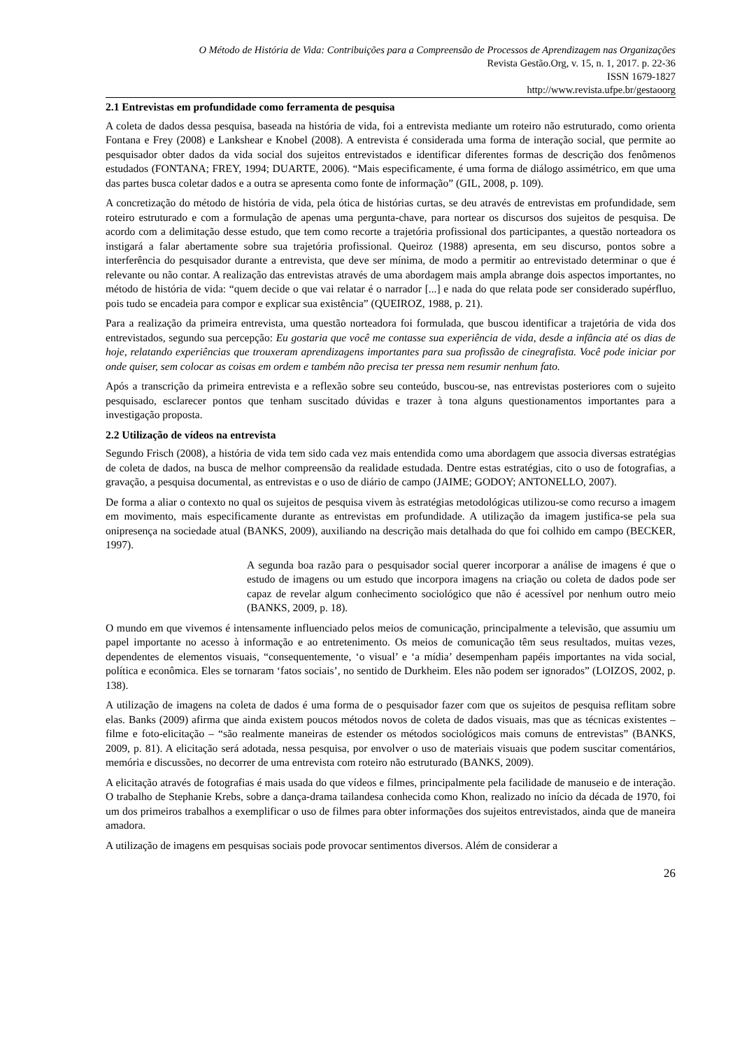O Método de História de Vida: Contribuições para a Compreensão de Processos de Aprendizagem nas Organizações
Revista Gestão.Org, v. 15, n. 1, 2017. p. 22-36
ISSN 1679-1827
http://www.revista.ufpe.br/gestaoorg
2.1 Entrevistas em profundidade como ferramenta de pesquisa
A coleta de dados dessa pesquisa, baseada na história de vida, foi a entrevista mediante um roteiro não estruturado, como orienta Fontana e Frey (2008) e Lankshear e Knobel (2008). A entrevista é considerada uma forma de interação social, que permite ao pesquisador obter dados da vida social dos sujeitos entrevistados e identificar diferentes formas de descrição dos fenômenos estudados (FONTANA; FREY, 1994; DUARTE, 2006). “Mais especificamente, é uma forma de diálogo assimétrico, em que uma das partes busca coletar dados e a outra se apresenta como fonte de informação” (GIL, 2008, p. 109).
A concretização do método de história de vida, pela ótica de histórias curtas, se deu através de entrevistas em profundidade, sem roteiro estruturado e com a formulação de apenas uma pergunta-chave, para nortear os discursos dos sujeitos de pesquisa. De acordo com a delimitação desse estudo, que tem como recorte a trajetória profissional dos participantes, a questão norteadora os instigará a falar abertamente sobre sua trajetória profissional. Queiroz (1988) apresenta, em seu discurso, pontos sobre a interferência do pesquisador durante a entrevista, que deve ser mínima, de modo a permitir ao entrevistado determinar o que é relevante ou não contar. A realização das entrevistas através de uma abordagem mais ampla abrange dois aspectos importantes, no método de história de vida: “quem decide o que vai relatar é o narrador [...] e nada do que relata pode ser considerado supérfluo, pois tudo se encadeia para compor e explicar sua existência” (QUEIROZ, 1988, p. 21).
Para a realização da primeira entrevista, uma questão norteadora foi formulada, que buscou identificar a trajetória de vida dos entrevistados, segundo sua percepção: Eu gostaria que você me contasse sua experiência de vida, desde a infância até os dias de hoje, relatando experiências que trouxeram aprendizagens importantes para sua profissão de cinegrafista. Você pode iniciar por onde quiser, sem colocar as coisas em ordem e também não precisa ter pressa nem resumir nenhum fato.
Após a transcrição da primeira entrevista e a reflexão sobre seu conteúdo, buscou-se, nas entrevistas posteriores com o sujeito pesquisado, esclarecer pontos que tenham suscitado dúvidas e trazer à tona alguns questionamentos importantes para a investigação proposta.
2.2 Utilização de vídeos na entrevista
Segundo Frisch (2008), a história de vida tem sido cada vez mais entendida como uma abordagem que associa diversas estratégias de coleta de dados, na busca de melhor compreensão da realidade estudada. Dentre estas estratégias, cito o uso de fotografias, a gravação, a pesquisa documental, as entrevistas e o uso de diário de campo (JAIME; GODOY; ANTONELLO, 2007).
De forma a aliar o contexto no qual os sujeitos de pesquisa vivem às estratégias metodológicas utilizou-se como recurso a imagem em movimento, mais especificamente durante as entrevistas em profundidade. A utilização da imagem justifica-se pela sua onipresença na sociedade atual (BANKS, 2009), auxiliando na descrição mais detalhada do que foi colhido em campo (BECKER, 1997).
A segunda boa razão para o pesquisador social querer incorporar a análise de imagens é que o estudo de imagens ou um estudo que incorpora imagens na criação ou coleta de dados pode ser capaz de revelar algum conhecimento sociológico que não é acessível por nenhum outro meio (BANKS, 2009, p. 18).
O mundo em que vivemos é intensamente influenciado pelos meios de comunicação, principalmente a televisão, que assumiu um papel importante no acesso à informação e ao entretenimento. Os meios de comunicação têm seus resultados, muitas vezes, dependentes de elementos visuais, “consequentemente, ‘o visual’ e ‘a mídia’ desempenham papéis importantes na vida social, política e econômica. Eles se tornaram ‘fatos sociais’, no sentido de Durkheim. Eles não podem ser ignorados” (LOIZOS, 2002, p. 138).
A utilização de imagens na coleta de dados é uma forma de o pesquisador fazer com que os sujeitos de pesquisa reflitam sobre elas. Banks (2009) afirma que ainda existem poucos métodos novos de coleta de dados visuais, mas que as técnicas existentes – filme e foto-elicitação – “são realmente maneiras de estender os métodos sociológicos mais comuns de entrevistas” (BANKS, 2009, p. 81). A elicitação será adotada, nessa pesquisa, por envolver o uso de materiais visuais que podem suscitar comentários, memória e discussões, no decorrer de uma entrevista com roteiro não estruturado (BANKS, 2009).
A elicitação através de fotografias é mais usada do que vídeos e filmes, principalmente pela facilidade de manuseio e de interação. O trabalho de Stephanie Krebs, sobre a dança-drama tailandesa conhecida como Khon, realizado no início da década de 1970, foi um dos primeiros trabalhos a exemplificar o uso de filmes para obter informações dos sujeitos entrevistados, ainda que de maneira amadora.
A utilização de imagens em pesquisas sociais pode provocar sentimentos diversos. Além de considerar a
26